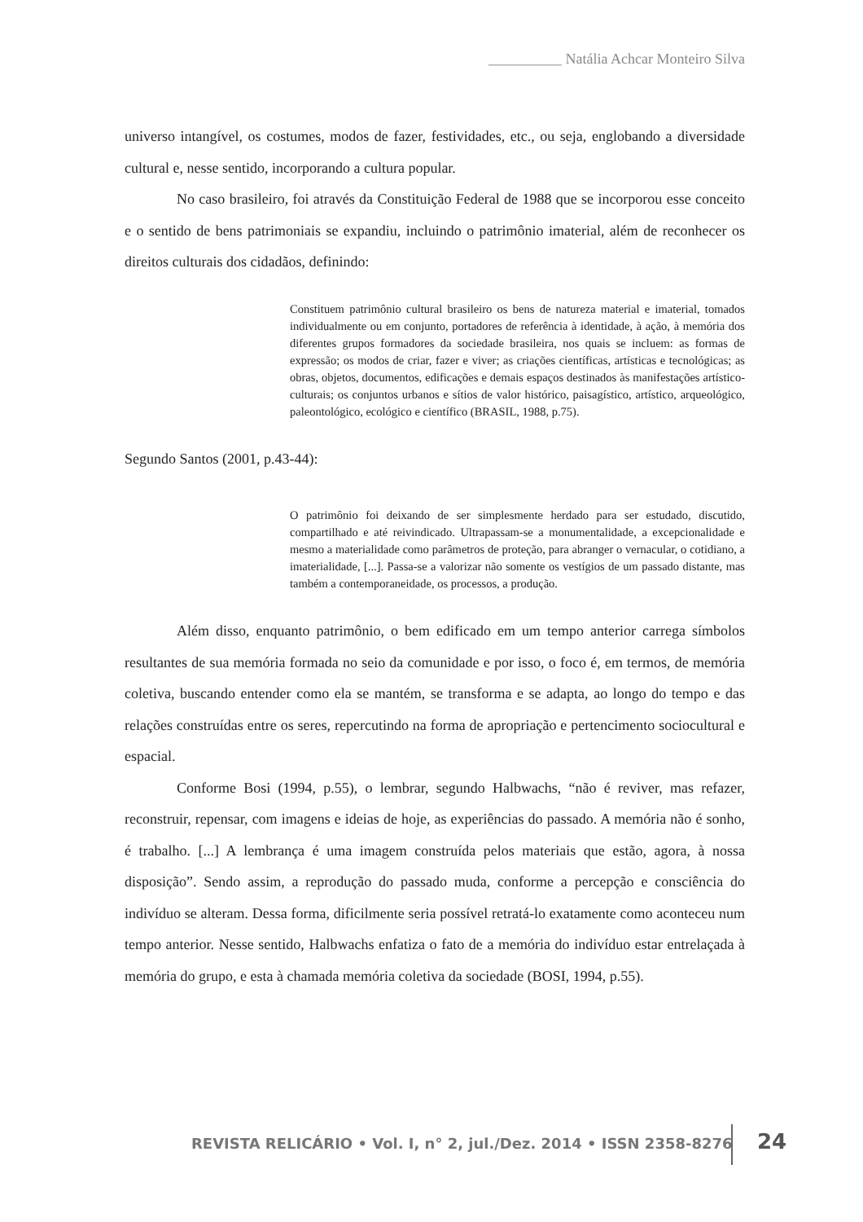__________ Natália Achcar Monteiro Silva
universo intangível, os costumes, modos de fazer, festividades, etc., ou seja, englobando a diversidade cultural e, nesse sentido, incorporando a cultura popular.
No caso brasileiro, foi através da Constituição Federal de 1988 que se incorporou esse conceito e o sentido de bens patrimoniais se expandiu, incluindo o patrimônio imaterial, além de reconhecer os direitos culturais dos cidadãos, definindo:
Constituem patrimônio cultural brasileiro os bens de natureza material e imaterial, tomados individualmente ou em conjunto, portadores de referência à identidade, à ação, à memória dos diferentes grupos formadores da sociedade brasileira, nos quais se incluem: as formas de expressão; os modos de criar, fazer e viver; as criações científicas, artísticas e tecnológicas; as obras, objetos, documentos, edificações e demais espaços destinados às manifestações artístico-culturais; os conjuntos urbanos e sítios de valor histórico, paisagístico, artístico, arqueológico, paleontológico, ecológico e científico (BRASIL, 1988, p.75).
Segundo Santos (2001, p.43-44):
O patrimônio foi deixando de ser simplesmente herdado para ser estudado, discutido, compartilhado e até reivindicado. Ultrapassam-se a monumentalidade, a excepcionalidade e mesmo a materialidade como parâmetros de proteção, para abranger o vernacular, o cotidiano, a imaterialidade, [...]. Passa-se a valorizar não somente os vestígios de um passado distante, mas também a contemporaneidade, os processos, a produção.
Além disso, enquanto patrimônio, o bem edificado em um tempo anterior carrega símbolos resultantes de sua memória formada no seio da comunidade e por isso, o foco é, em termos, de memória coletiva, buscando entender como ela se mantém, se transforma e se adapta, ao longo do tempo e das relações construídas entre os seres, repercutindo na forma de apropriação e pertencimento sociocultural e espacial.
Conforme Bosi (1994, p.55), o lembrar, segundo Halbwachs, “não é reviver, mas refazer, reconstruir, repensar, com imagens e ideias de hoje, as experiências do passado. A memória não é sonho, é trabalho. [...] A lembrança é uma imagem construída pelos materiais que estão, agora, à nossa disposição”. Sendo assim, a reprodução do passado muda, conforme a percepção e consciência do indivíduo se alteram. Dessa forma, dificilmente seria possível retratá-lo exatamente como aconteceu num tempo anterior. Nesse sentido, Halbwachs enfatiza o fato de a memória do indivíduo estar entrelaçada à memória do grupo, e esta à chamada memória coletiva da sociedade (BOSI, 1994, p.55).
REVISTA RELICÁRIO • Vol. I, n° 2, jul./Dez. 2014 • ISSN 2358-8276
24